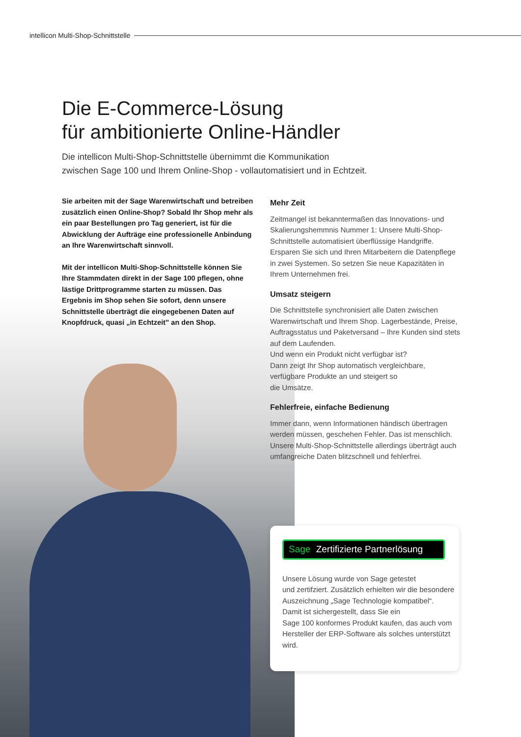intellicon Multi-Shop-Schnittstelle
Die E-Commerce-Lösung
für ambitionierte Online-Händler
Die intellicon Multi-Shop-Schnittstelle übernimmt die Kommunikation
zwischen Sage 100 und Ihrem Online-Shop - vollautomatisiert und in Echtzeit.
Sie arbeiten mit der Sage Warenwirtschaft und betreiben zusätzlich einen Online-Shop? Sobald Ihr Shop mehr als ein paar Bestellungen pro Tag generiert, ist für die Abwicklung der Aufträge eine professionelle Anbindung an Ihre Warenwirtschaft sinnvoll.
Mit der intellicon Multi-Shop-Schnittstelle können Sie Ihre Stammdaten direkt in der Sage 100 pflegen, ohne lästige Drittprogramme starten zu müssen. Das Ergebnis im Shop sehen Sie sofort, denn unsere Schnittstelle überträgt die eingegebenen Daten auf Knopfdruck, quasi „in Echtzeit” an den Shop.
Mehr Zeit
Zeitmangel ist bekanntermaßen das Innovations- und Skalierungshemmnis Nummer 1: Unsere Multi-Shop-Schnittstelle automatisiert überflüssige Handgriffe. Ersparen Sie sich und Ihren Mitarbeitern die Datenpflege in zwei Systemen. So setzen Sie neue Kapazitäten in Ihrem Unternehmen frei.
Umsatz steigern
Die Schnittstelle synchronisiert alle Daten zwischen Warenwirtschaft und Ihrem Shop. Lagerbestände, Preise, Auftragsstatus und Paketversand – Ihre Kunden sind stets auf dem Laufenden.
Und wenn ein Produkt nicht verfügbar ist?
Dann zeigt Ihr Shop automatisch vergleichbare, verfügbare Produkte an und steigert so
die Umsätze.
Fehlerfreie, einfache Bedienung
Immer dann, wenn Informationen händisch übertragen werden müssen, geschehen Fehler. Das ist menschlich. Unsere Multi-Shop-Schnittstelle allerdings überträgt auch umfangreiche Daten blitzschnell und fehlerfrei.
Sage Zertifizierte Partnerlösung
Unsere Lösung wurde von Sage getestet
und zertifziert. Zusätzlich erhielten wir die besondere Auszeichnung „Sage Technologie kompatibel“.
Damit ist sichergestellt, dass Sie ein
Sage 100 konformes Produkt kaufen, das auch vom Hersteller der ERP-Software als solches unterstützt wird.